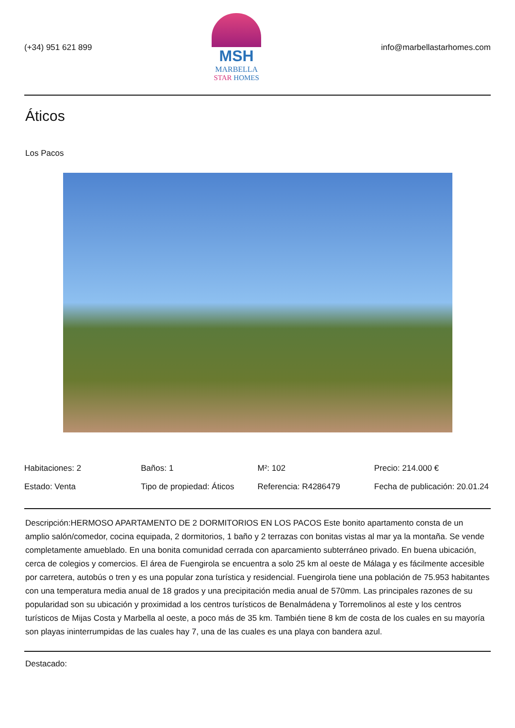(+34) 951 621 899
MSH
MARBELLA
STAR HOMES
info@marbellastarhomes.com
Áticos
Los Pacos
Habitaciones: 2
Baños: 1
M²: 102
Precio: 214.000 €
Estado: Venta
Tipo de propiedad: Áticos
Referencia: R4286479
Fecha de publicación: 20.01.24
Descripción:HERMOSO APARTAMENTO DE 2 DORMITORIOS EN LOS PACOS Este bonito apartamento consta de un amplio salón/comedor, cocina equipada, 2 dormitorios, 1 baño y 2 terrazas con bonitas vistas al mar ya la montaña. Se vende completamente amueblado. En una bonita comunidad cerrada con aparcamiento subterráneo privado. En buena ubicación, cerca de colegios y comercios. El área de Fuengirola se encuentra a solo 25 km al oeste de Málaga y es fácilmente accesible por carretera, autobús o tren y es una popular zona turística y residencial. Fuengirola tiene una población de 75.953 habitantes con una temperatura media anual de 18 grados y una precipitación media anual de 570mm. Las principales razones de su popularidad son su ubicación y proximidad a los centros turísticos de Benalmádena y Torremolinos al este y los centros turísticos de Mijas Costa y Marbella al oeste, a poco más de 35 km. También tiene 8 km de costa de los cuales en su mayoría son playas ininterrumpidas de las cuales hay 7, una de las cuales es una playa con bandera azul.
Destacado: